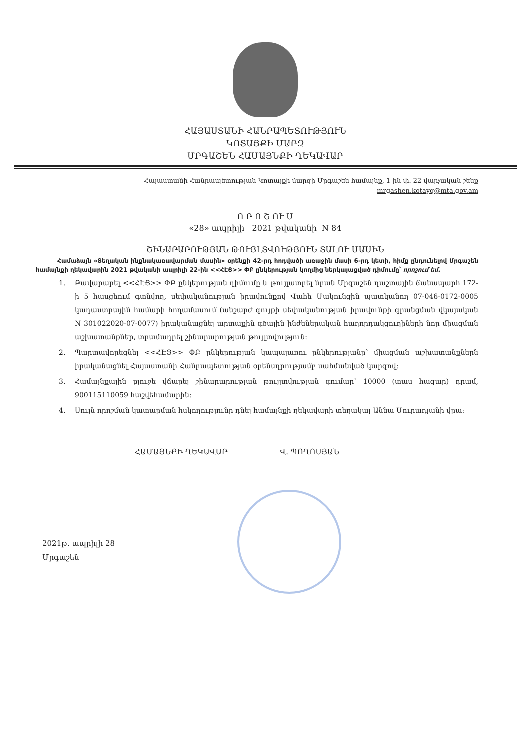ՀԱՅԱՍՏԱՆԻ ՀԱՆՐԱՊԵՏՈՒԹՅՈՒՆ
ԿՈՏԱՅՔԻ ՄԱՐԶ
ՄՐԳԱՇԵՆ ՀԱՄԱՅՆՔԻ ՂԵԿԱՎԱՐ
Հայաստանի Հանրապետության Կոտայքի մարզի Մրգաշեն համայնք, 1-ին փ. 22 վարչական շենք
mrgashen.kotayq@mta.gov.am
Ո Ր Ո Շ ՈՒ Մ
«28» ապրիլի 2021 թվականի N 84
ՇԻՆԱՐԱՐՈՒԹՅԱՆ ԹՈՒՅԼՏՎՈՒԹՅՈՒՆ ՏԱԼՈՒ ՄԱՍԻՆ
Համաձայն «Տեղական ինքնակառավարման մասին» օրենքի 42-րդ հոդվածի առաջին մասի 6-րդ կետի, հիմք ընդունելով Մրգաշեն համայնքի ղեկավարին 2021 թվականի ապրիլի 22-ին <<ՀԷՑ>> ՓԲ ընկերության կողմից ներկայացված դիմումը՝ որոշում եմ.
1. Բավարարել <<ՀԷՑ>> ՓԲ ընկերության դիմումը և թույլատրել նրան Մրգաշեն դաշտային ճանապարհ 172-ի 5 հասցեում գտնվող, սեփականության իրավունքով Վահե Մակունցին պատկանող 07-046-0172-0005 կադաստրային համարի հողամասում (անշարժ գույքի սեփականության իրավունքի գրանցման վկայական N 301022020-07-0077) իրականացնել արտաքին գծային ինժեներական հաղորդակցուղիների նոր միացման աշխատանքներ, տրամադրել շինարարության թույլտվություն:
2. Պարտավորեցնել <<ՀԷՑ>> ՓԲ ընկերության կապալառու ընկերությանը՝ միացման աշխատանքներն իրականացնել Հայաստանի Հանրապետության օրենսդրությամբ սահմանված կարգով:
3. Համայնքային բյուջե վճարել շինարարության թույլտվության գումար՝ 10000 (տաս հազար) դրամ, 900115110059 հաշվեհամարին:
4. Սույն որոշման կատարման հսկողությունը դնել համայնքի ղեկավարի տեղակալ Աննա Մուրադյանի վրա:
ՀԱՄԱՅՆՔԻ ՂԵԿԱՎԱՐ Վ. ՊՈՂՈՍՅԱՆ
2021թ. ապրիլի 28
Մրգաշեն